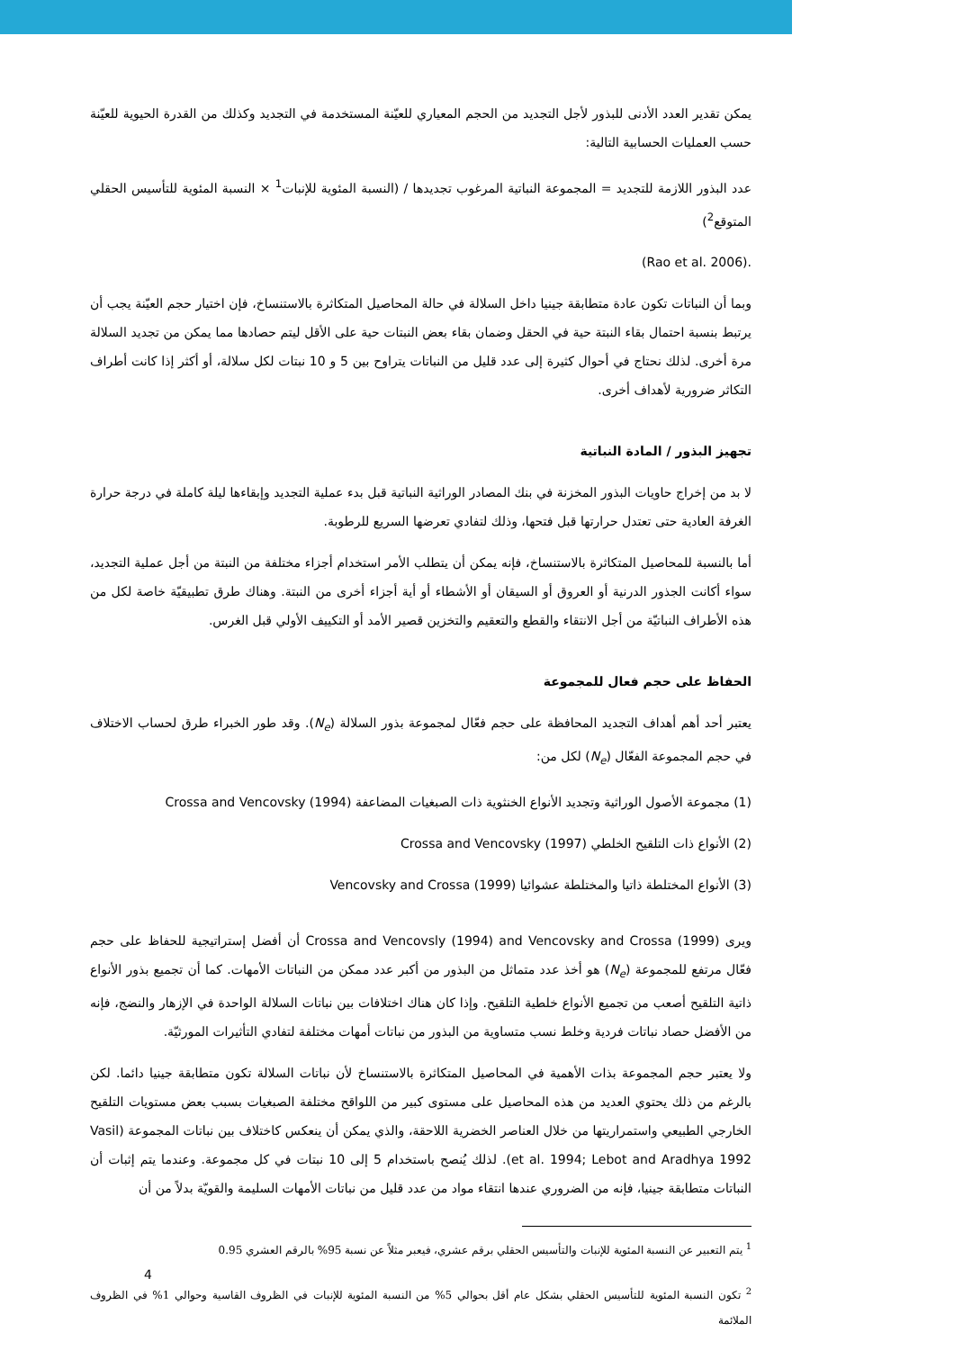يمكن تقدير العدد الأدنى للبذور لأجل التجديد من الحجم المعياري للعيّنة المستخدمة في التجديد وكذلك من القدرة الحيوية للعيّنة حسب العمليات الحسابية التالية:
عدد البذور اللازمة للتجديد = المجموعة النباتية المرغوب تجديدها / (النسبة المئوية للإنبات<sup>1</sup> × النسبة المئوية للتأسيس الحقلي المتوقع<sup>2</sup>)
.(Rao et al. 2006)
وبما أن النباتات تكون عادة متطابقة جينيا داخل السلالة في حالة المحاصيل المتكاثرة بالاستنساخ، فإن اختيار حجم العيّنة يجب أن يرتبط بنسبة احتمال بقاء النبتة حية في الحقل وضمان بقاء بعض النبتات حية على الأقل ليتم حصادها مما يمكن من تجديد السلالة مرة أخرى. لذلك نحتاج في أحوال كثيرة إلى عدد قليل من النباتات يتراوح بين 5 و 10 نبتات لكل سلالة، أو أكثر إذا كانت أطراف التكاثر ضرورية لأهداف أخرى.
تجهيز البذور / المادة النباتية
لا بد من إخراج حاويات البذور المخزنة في بنك المصادر الوراثية النباتية قبل بدء عملية التجديد وإبقاءها ليلة كاملة في درجة حرارة الغرفة العادية حتى تعتدل حرارتها قبل فتحها، وذلك لتفادي تعرضها السريع للرطوبة.
أما بالنسبة للمحاصيل المتكاثرة بالاستنساخ، فإنه يمكن أن يتطلب الأمر استخدام أجزاء مختلفة من النبتة من أجل عملية التجديد، سواء أكانت الجذور الدرنية أو العروق أو السيقان أو الأشطاء أو أية أجزاء أخرى من النبتة. وهناك طرق تطبيقيّة خاصة لكل من هذه الأطراف النباتيّة من أجل الانتقاء والقطع والتعقيم والتخزين قصير الأمد أو التكييف الأولي قبل الغرس.
الحفاظ على حجم فعال للمجموعة
يعتبر أحد أهم أهداف التجديد المحافظة على حجم فعّال لمجموعة بذور السلالة (N<sub>e</sub>). وقد طور الخبراء طرق لحساب الاختلاف في حجم المجموعة الفعّال (N<sub>e</sub>) لكل من:
(1) مجموعة الأصول الوراثية وتجديد الأنواع الخنثوية ذات الصبغيات المضاعفة Crossa and Vencovsky (1994)
(2) الأنواع ذات التلقيح الخلطي Crossa and Vencovsky (1997)
(3) الأنواع المختلطة ذاتيا والمختلطة عشوائيا Vencovsky and Crossa (1999)
ويرى Crossa and Vencovsly (1994) and Vencovsky and Crossa (1999) أن أفضل إستراتيجية للحفاظ على حجم فعّال مرتفع للمجموعة (N<sub>e</sub>) هو أخذ عدد متماثل من البذور من أكبر عدد ممكن من النباتات الأمهات. كما أن تجميع بذور الأنواع ذاتية التلقيح أصعب من تجميع الأنواع خلطية التلقيح. وإذا كان هناك اختلافات بين نباتات السلالة الواحدة في الإزهار والنضج، فإنه من الأفضل حصاد نباتات فردية وخلط نسب متساوية من البذور من نباتات أمهات مختلفة لتفادي التأثيرات المورثيّة.
ولا يعتبر حجم المجموعة بذات الأهمية في المحاصيل المتكاثرة بالاستنساخ لأن نباتات السلالة تكون متطابقة جينيا دائما. لكن بالرغم من ذلك يحتوي العديد من هذه المحاصيل على مستوى كبير من اللواقح مختلفة الصبغيات بسبب بعض مستويات التلقيح الخارجي الطبيعي واستمراريتها من خلال العناصر الخضرية اللاحقة، والذي يمكن أن ينعكس كاختلاف بين نباتات المجموعة (Vasil et al. 1994; Lebot and Aradhya 1992). لذلك يُنصح باستخدام 5 إلى 10 نبتات في كل مجموعة. وعندما يتم إثبات أن النباتات متطابقة جينيا، فإنه من الضروري عندها انتقاء مواد من عدد قليل من نباتات الأمهات السليمة والقويّة بدلاً من أن
<sup>1</sup> يتم التعبير عن النسبة المئوية للإنبات والتأسيس الحقلي برقم عشري، فيعبر مثلاً عن نسبة 95% بالرقم العشري 0.95
<sup>2</sup> تكون النسبة المئوية للتأسيس الحقلي بشكل عام أقل بحوالي 5% من النسبة المئوية للإنبات في الظروف القاسية وحوالي 1% في الظروف الملائمة
4